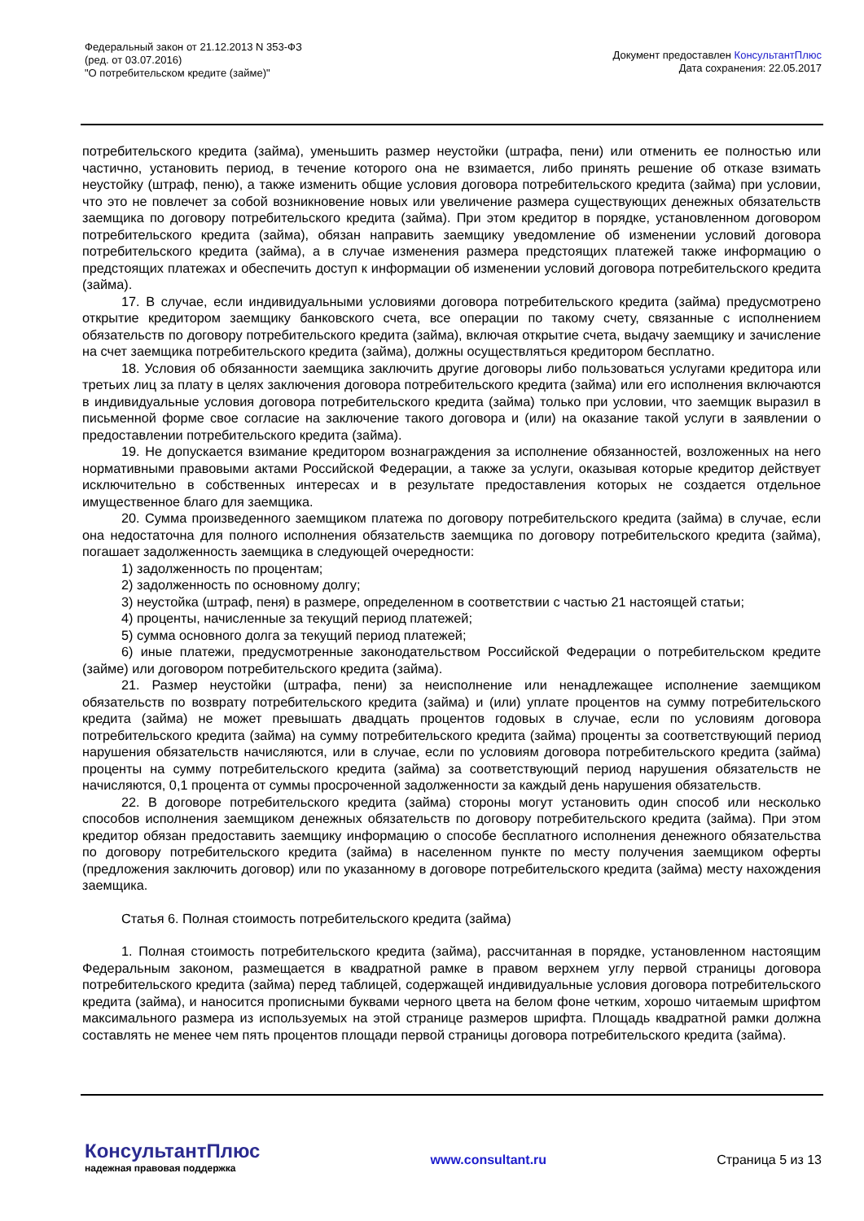Федеральный закон от 21.12.2013 N 353-ФЗ
(ред. от 03.07.2016)
"О потребительском кредите (займе)"
Документ предоставлен КонсультантПлюс
Дата сохранения: 22.05.2017
потребительского кредита (займа), уменьшить размер неустойки (штрафа, пени) или отменить ее полностью или частично, установить период, в течение которого она не взимается, либо принять решение об отказе взимать неустойку (штраф, пеню), а также изменить общие условия договора потребительского кредита (займа) при условии, что это не повлечет за собой возникновение новых или увеличение размера существующих денежных обязательств заемщика по договору потребительского кредита (займа). При этом кредитор в порядке, установленном договором потребительского кредита (займа), обязан направить заемщику уведомление об изменении условий договора потребительского кредита (займа), а в случае изменения размера предстоящих платежей также информацию о предстоящих платежах и обеспечить доступ к информации об изменении условий договора потребительского кредита (займа).
17. В случае, если индивидуальными условиями договора потребительского кредита (займа) предусмотрено открытие кредитором заемщику банковского счета, все операции по такому счету, связанные с исполнением обязательств по договору потребительского кредита (займа), включая открытие счета, выдачу заемщику и зачисление на счет заемщика потребительского кредита (займа), должны осуществляться кредитором бесплатно.
18. Условия об обязанности заемщика заключить другие договоры либо пользоваться услугами кредитора или третьих лиц за плату в целях заключения договора потребительского кредита (займа) или его исполнения включаются в индивидуальные условия договора потребительского кредита (займа) только при условии, что заемщик выразил в письменной форме свое согласие на заключение такого договора и (или) на оказание такой услуги в заявлении о предоставлении потребительского кредита (займа).
19. Не допускается взимание кредитором вознаграждения за исполнение обязанностей, возложенных на него нормативными правовыми актами Российской Федерации, а также за услуги, оказывая которые кредитор действует исключительно в собственных интересах и в результате предоставления которых не создается отдельное имущественное благо для заемщика.
20. Сумма произведенного заемщиком платежа по договору потребительского кредита (займа) в случае, если она недостаточна для полного исполнения обязательств заемщика по договору потребительского кредита (займа), погашает задолженность заемщика в следующей очередности:
1) задолженность по процентам;
2) задолженность по основному долгу;
3) неустойка (штраф, пеня) в размере, определенном в соответствии с частью 21 настоящей статьи;
4) проценты, начисленные за текущий период платежей;
5) сумма основного долга за текущий период платежей;
6) иные платежи, предусмотренные законодательством Российской Федерации о потребительском кредите (займе) или договором потребительского кредита (займа).
21. Размер неустойки (штрафа, пени) за неисполнение или ненадлежащее исполнение заемщиком обязательств по возврату потребительского кредита (займа) и (или) уплате процентов на сумму потребительского кредита (займа) не может превышать двадцать процентов годовых в случае, если по условиям договора потребительского кредита (займа) на сумму потребительского кредита (займа) проценты за соответствующий период нарушения обязательств начисляются, или в случае, если по условиям договора потребительского кредита (займа) проценты на сумму потребительского кредита (займа) за соответствующий период нарушения обязательств не начисляются, 0,1 процента от суммы просроченной задолженности за каждый день нарушения обязательств.
22. В договоре потребительского кредита (займа) стороны могут установить один способ или несколько способов исполнения заемщиком денежных обязательств по договору потребительского кредита (займа). При этом кредитор обязан предоставить заемщику информацию о способе бесплатного исполнения денежного обязательства по договору потребительского кредита (займа) в населенном пункте по месту получения заемщиком оферты (предложения заключить договор) или по указанному в договоре потребительского кредита (займа) месту нахождения заемщика.
Статья 6. Полная стоимость потребительского кредита (займа)
1. Полная стоимость потребительского кредита (займа), рассчитанная в порядке, установленном настоящим Федеральным законом, размещается в квадратной рамке в правом верхнем углу первой страницы договора потребительского кредита (займа) перед таблицей, содержащей индивидуальные условия договора потребительского кредита (займа), и наносится прописными буквами черного цвета на белом фоне четким, хорошо читаемым шрифтом максимального размера из используемых на этой странице размеров шрифта. Площадь квадратной рамки должна составлять не менее чем пять процентов площади первой страницы договора потребительского кредита (займа).
КонсультантПлюс
надежная правовая поддержка
www.consultant.ru Страница 5 из 13